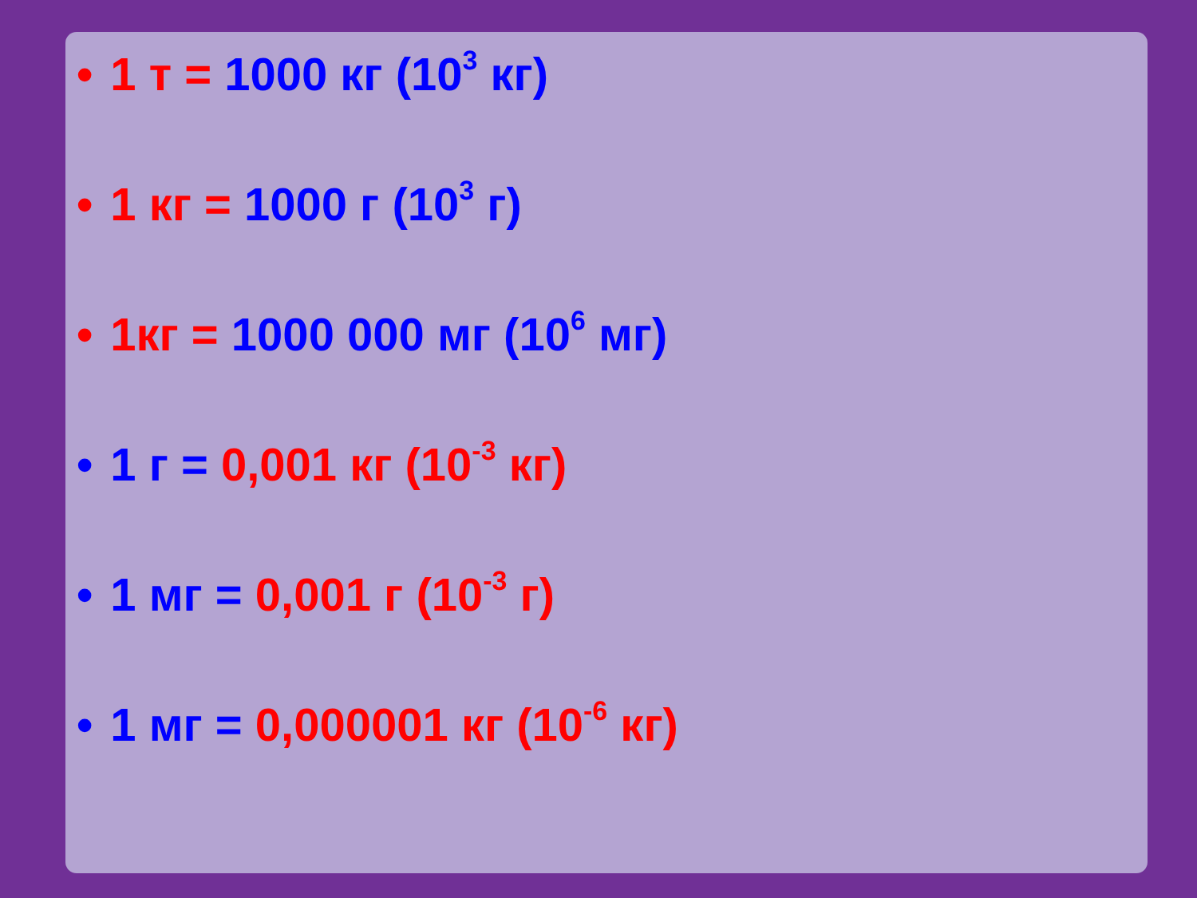• 1 т = 1000 кг (10<sup>3</sup> кг)
• 1 кг = 1000 г (10<sup>3</sup> г)
• 1кг = 1000 000 мг (10<sup>6</sup> мг)
• 1 г = 0,001 кг (10<sup>-3</sup> кг)
• 1 мг = 0,001 г (10<sup>-3</sup> г)
• 1 мг = 0,000001 кг (10<sup>-6</sup> кг)